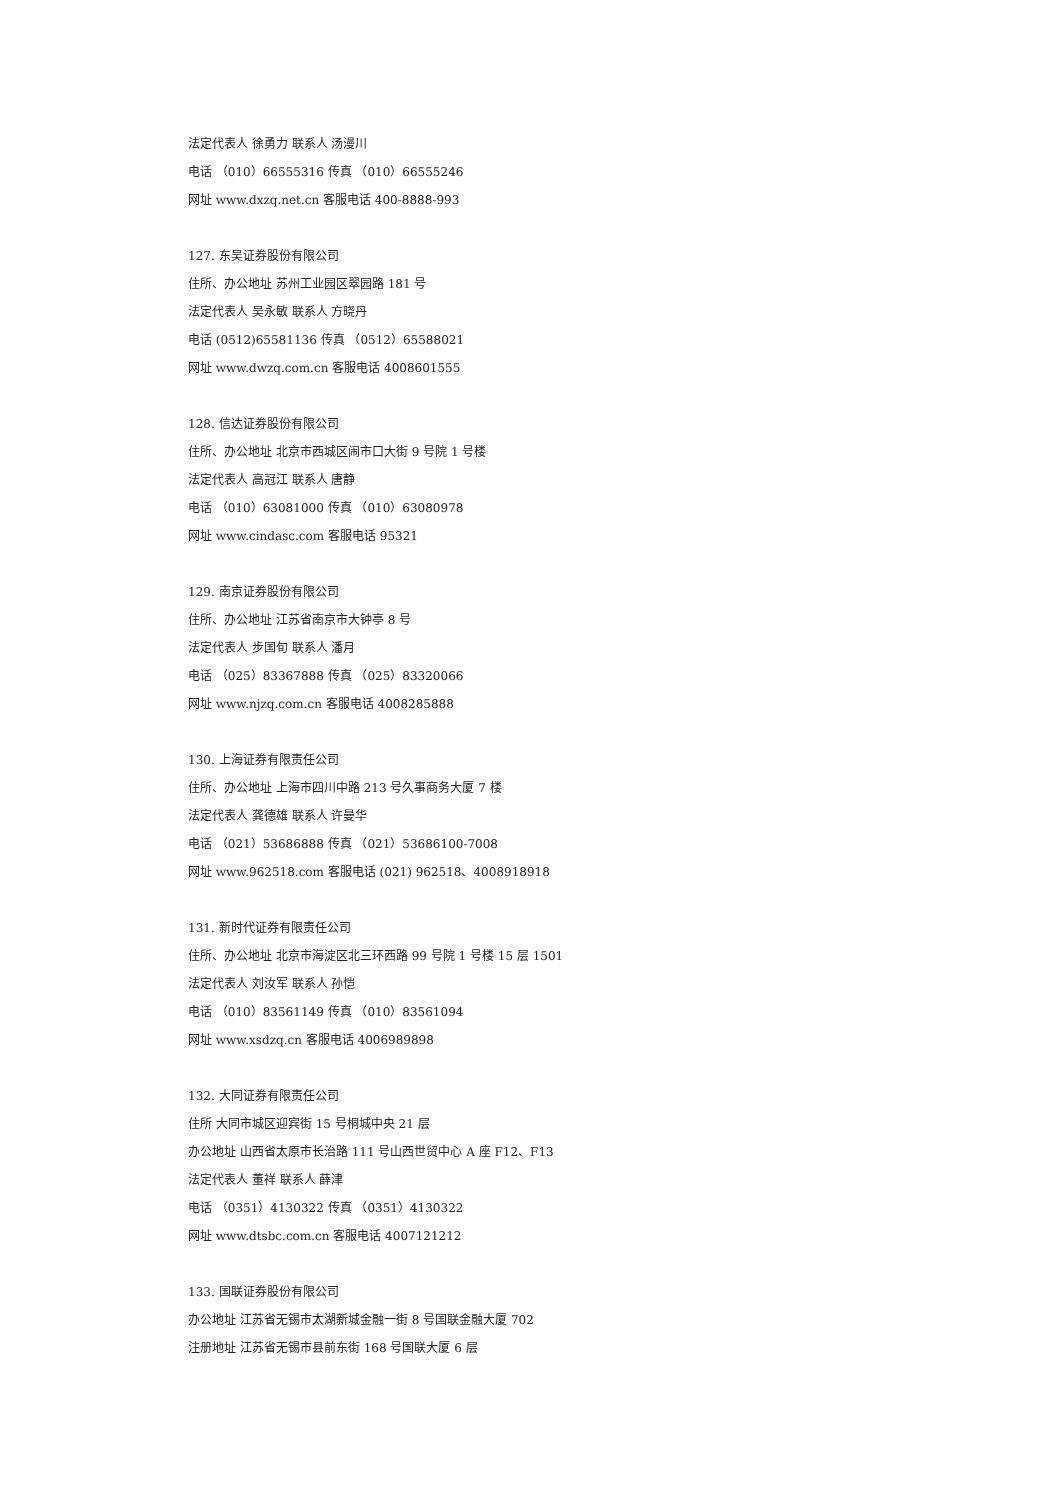法定代表人 徐勇力 联系人 汤漫川
电话 （010）66555316 传真 （010）66555246
网址 www.dxzq.net.cn 客服电话 400-8888-993
127. 东吴证券股份有限公司
住所、办公地址 苏州工业园区翠园路 181 号
法定代表人 吴永敏 联系人 方晓丹
电话 (0512)65581136 传真 （0512）65588021
网址 www.dwzq.com.cn 客服电话 4008601555
128. 信达证券股份有限公司
住所、办公地址 北京市西城区闹市口大街 9 号院 1 号楼
法定代表人 高冠江 联系人 唐静
电话 （010）63081000 传真 （010）63080978
网址 www.cindasc.com 客服电话 95321
129. 南京证券股份有限公司
住所、办公地址 江苏省南京市大钟亭 8 号
法定代表人 步国旬 联系人 潘月
电话 （025）83367888 传真 （025）83320066
网址 www.njzq.com.cn 客服电话 4008285888
130. 上海证券有限责任公司
住所、办公地址 上海市四川中路 213 号久事商务大厦 7 楼
法定代表人 龚德雄 联系人 许曼华
电话 （021）53686888 传真 （021）53686100-7008
网址 www.962518.com 客服电话 (021) 962518、4008918918
131. 新时代证券有限责任公司
住所、办公地址 北京市海淀区北三环西路 99 号院 1 号楼 15 层 1501
法定代表人 刘汝军 联系人 孙恺
电话 （010）83561149 传真 （010）83561094
网址 www.xsdzq.cn 客服电话 4006989898
132. 大同证券有限责任公司
住所 大同市城区迎宾街 15 号桐城中央 21 层
办公地址 山西省太原市长治路 111 号山西世贸中心 A 座 F12、F13
法定代表人 董祥 联系人 薛津
电话 （0351）4130322 传真 （0351）4130322
网址 www.dtsbc.com.cn 客服电话 4007121212
133. 国联证券股份有限公司
办公地址 江苏省无锡市太湖新城金融一街 8 号国联金融大厦 702
注册地址 江苏省无锡市县前东街 168 号国联大厦 6 层